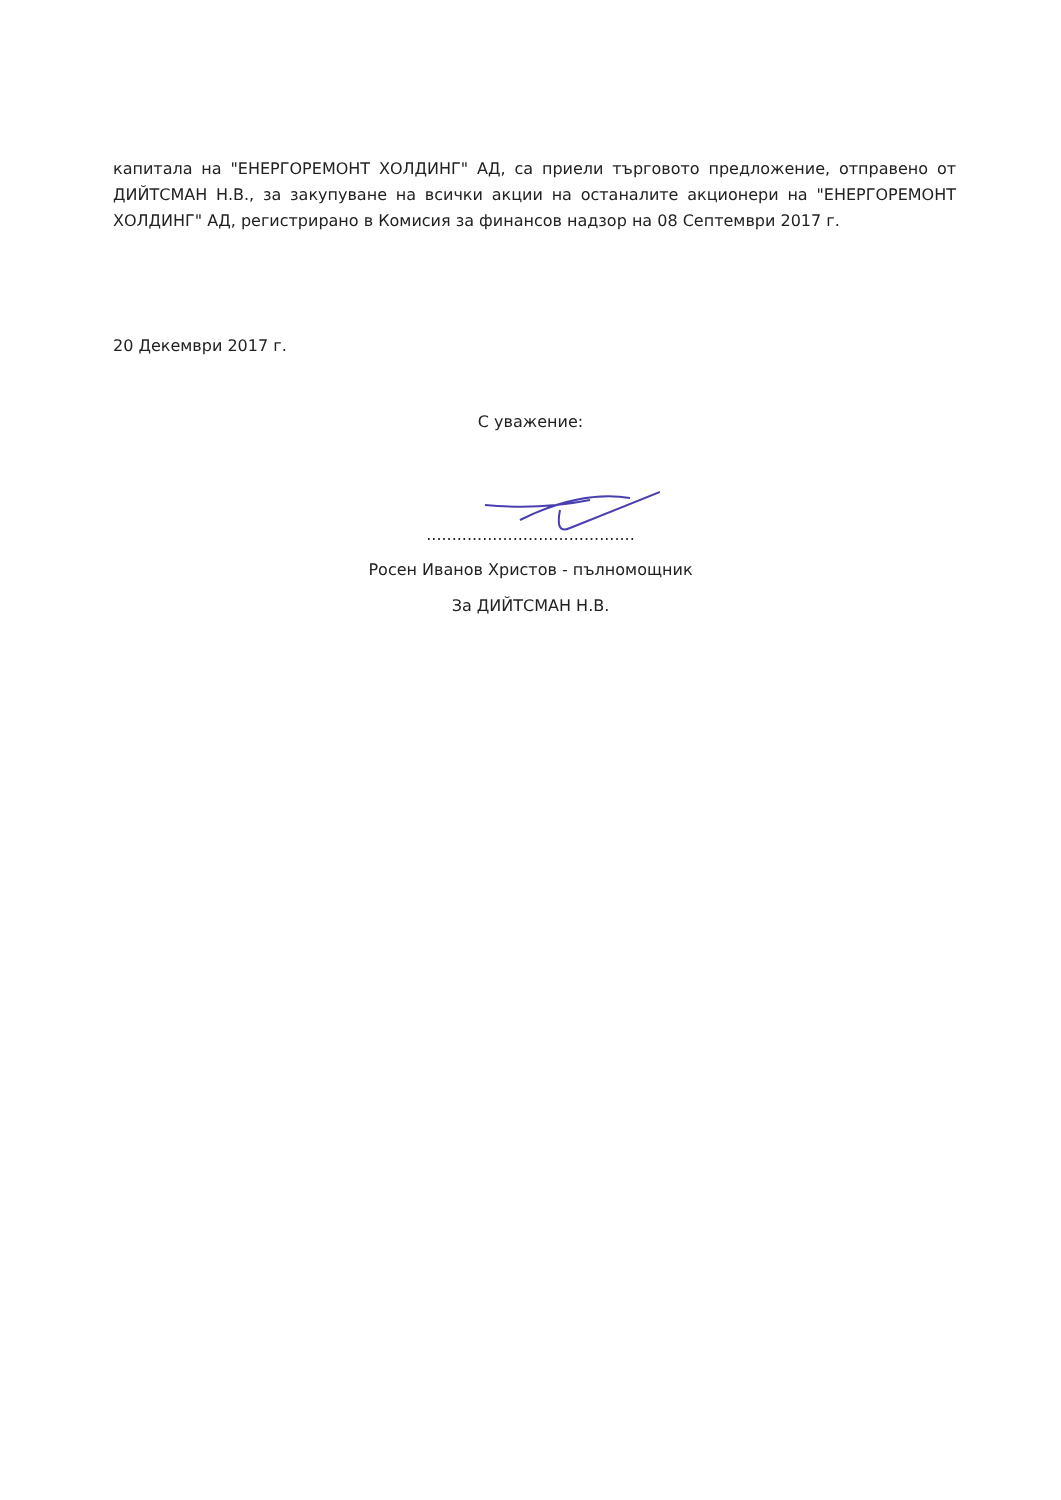капитала на "ЕНЕРГОРЕМОНТ ХОЛДИНГ" АД, са приели търговото предложение, отправено от ДИЙТСМАН Н.В., за закупуване на всички акции на останалите акционери на "ЕНЕРГОРЕМОНТ ХОЛДИНГ" АД, регистрирано в Комисия за финансов надзор на 08 Септември 2017 г.
20 Декември 2017 г.
С уважение:
.........................................
Росен Иванов Христов - пълномощник
За ДИЙТСМАН Н.В.